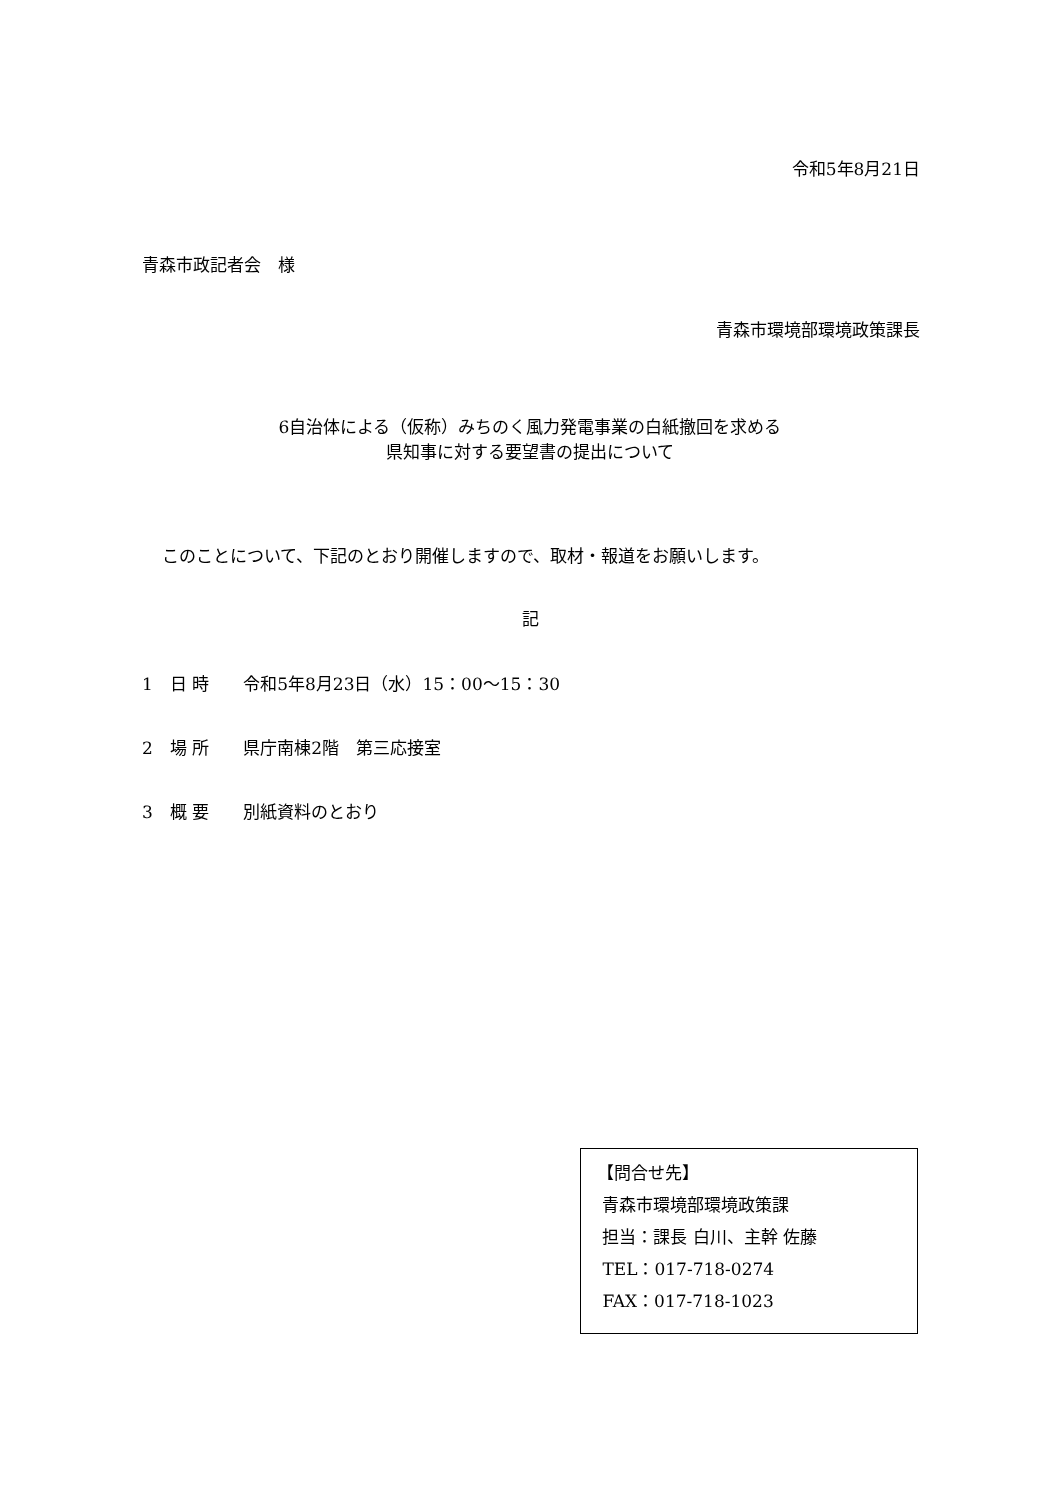令和5年8月21日
青森市政記者会　様
青森市環境部環境政策課長
6自治体による（仮称）みちのく風力発電事業の白紙撤回を求める
県知事に対する要望書の提出について
このことについて、下記のとおり開催しますので、取材・報道をお願いします。
記
1　日 時　　令和5年8月23日（水）15：00～15：30
2　場 所　　県庁南棟2階　第三応接室
3　概 要　　別紙資料のとおり
【問合せ先】
青森市環境部環境政策課
担当：課長 白川、主幹 佐藤
TEL：017-718-0274
FAX：017-718-1023